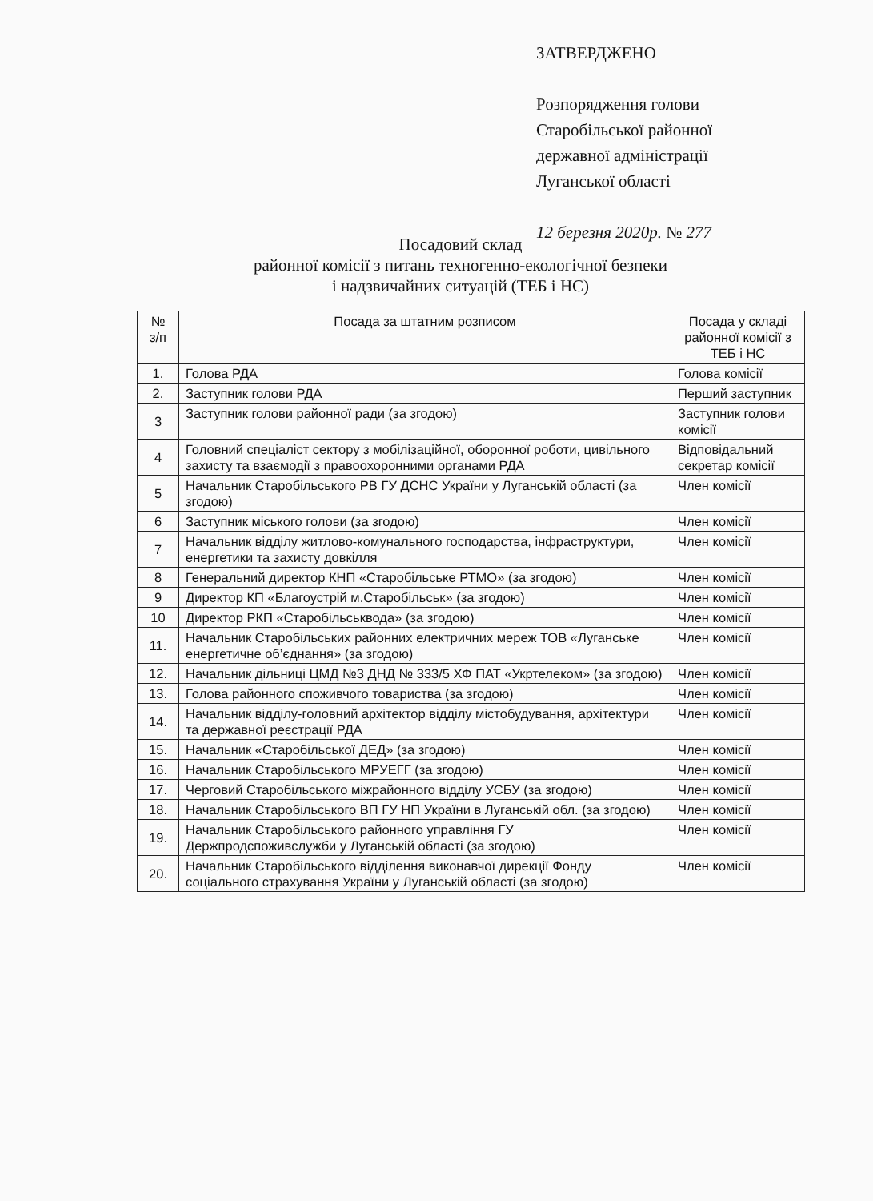ЗАТВЕРДЖЕНО
Розпорядження голови
Старобільської районної
державної адміністрації
Луганської області
12 березня 2020р. № 277
Посадовий склад
районної комісії з питань техногенно-екологічної безпеки
і надзвичайних ситуацій (ТЕБ і НС)
| № з/п | Посада за штатним розписом | Посада у складі районної комісії з ТЕБ і НС |
| --- | --- | --- |
| 1. | Голова РДА | Голова комісії |
| 2. | Заступник голови РДА | Перший заступник |
| 3 | Заступник голови районної ради (за згодою) | Заступник голови комісії |
| 4 | Головний спеціаліст сектору з мобілізаційної, оборонної роботи, цивільного захисту та взаємодії з правоохоронними органами РДА | Відповідальний секретар комісії |
| 5 | Начальник Старобільського РВ ГУ ДСНС України у Луганській області (за згодою) | Член комісії |
| 6 | Заступник міського голови (за згодою) | Член комісії |
| 7 | Начальник відділу житлово-комунального господарства, інфраструктури, енергетики та захисту довкілля | Член комісії |
| 8 | Генеральний директор КНП «Старобільське РТМО» (за згодою) | Член комісії |
| 9 | Директор КП «Благоустрій м.Старобільськ» (за згодою) | Член комісії |
| 10 | Директор РКП «Старобільськвода» (за згодою) | Член комісії |
| 11. | Начальник Старобільських районних електричних мереж ТОВ «Луганське енергетичне об’єднання» (за згодою) | Член комісії |
| 12. | Начальник дільниці ЦМД №3 ДНД № 333/5 ХФ ПАТ «Укртелеком» (за згодою) | Член комісії |
| 13. | Голова районного споживчого товариства (за згодою) | Член комісії |
| 14. | Начальник відділу-головний архітектор відділу містобудування, архітектури та державної реєстрації РДА | Член комісії |
| 15. | Начальник «Старобільської ДЕД» (за згодою) | Член комісії |
| 16. | Начальник Старобільського МРУЕГГ (за згодою) | Член комісії |
| 17. | Черговий Старобільського міжрайонного відділу УСБУ (за згодою) | Член комісії |
| 18. | Начальник Старобільського ВП ГУ НП України в Луганській обл. (за згодою) | Член комісії |
| 19. | Начальник Старобільського районного управління ГУ Держпродспоживслужби у Луганській області (за згодою) | Член комісії |
| 20. | Начальник Старобільського відділення виконавчої дирекції Фонду соціального страхування України у Луганській області (за згодою) | Член комісії |